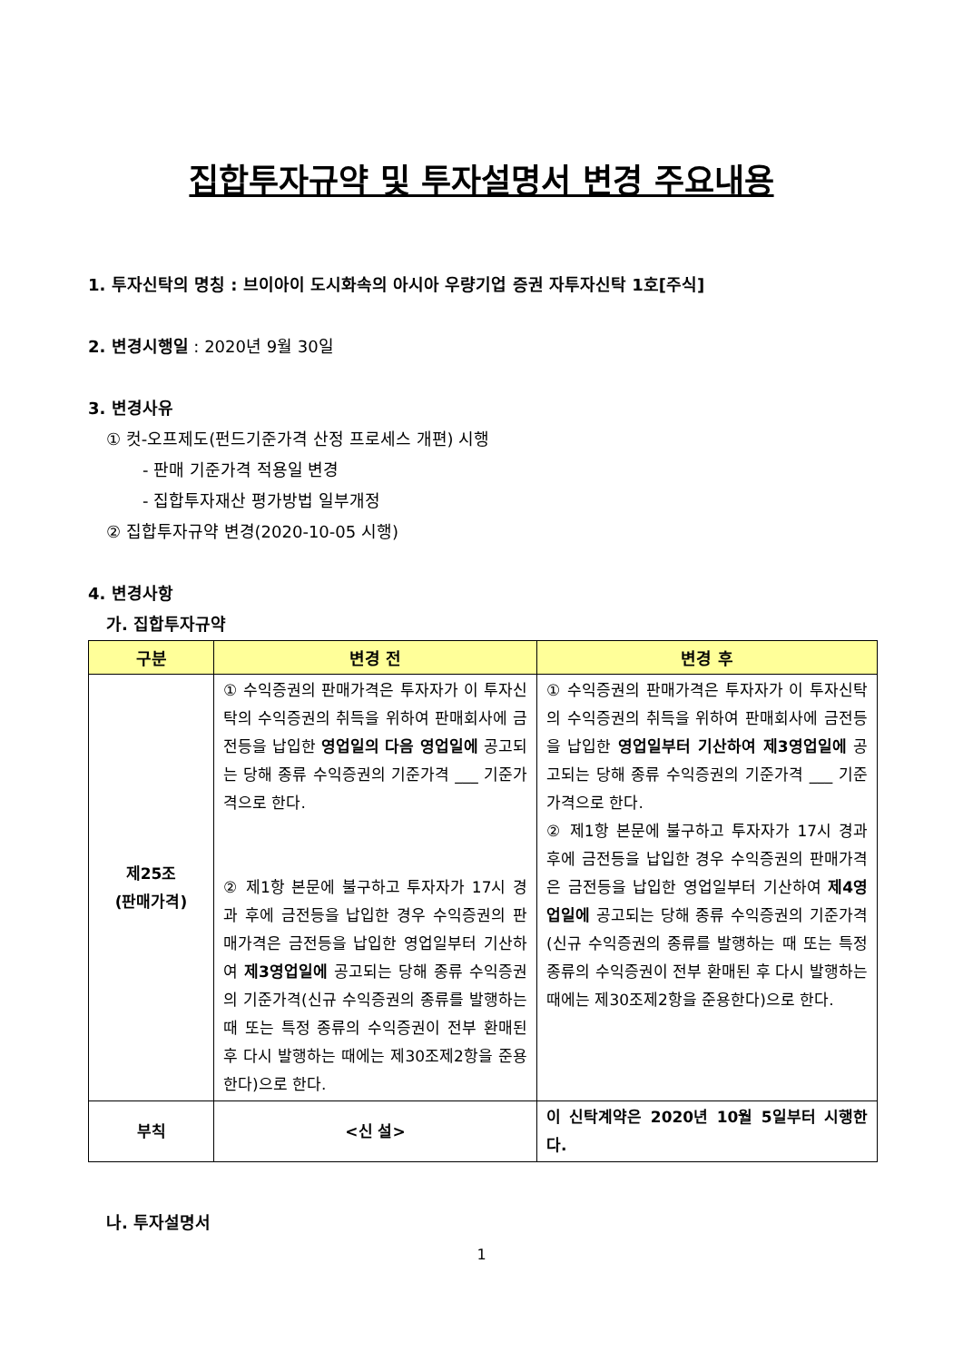집합투자규약 및 투자설명서 변경 주요내용
1. 투자신탁의 명칭 : 브이아이 도시화속의 아시아 우량기업 증권 자투자신탁 1호[주식]
2. 변경시행일 : 2020년 9월 30일
3. 변경사유
① 컷-오프제도(펀드기준가격 산정 프로세스 개편) 시행
- 판매 기준가격 적용일 변경
- 집합투자재산 평가방법 일부개정
② 집합투자규약 변경(2020-10-05 시행)
4. 변경사항
가. 집합투자규약
| 구분 | 변경 전 | 변경 후 |
| --- | --- | --- |
| 제25조 (판매가격) | ① 수익증권의 판매가격은 투자자가 이 투자신탁의 수익증권의 취득을 위하여 판매회사에 금전등을 납입한 영업일의 다음 영업일에 공고되는 당해 종류 수익증권의 기준가격 ___ 기준가격으로 한다. ② 제1항 본문에 불구하고 투자자가 17시 경과 후에 금전등을 납입한 경우 수익증권의 판매가격은 금전등을 납입한 영업일부터 기산하여 제3영업일에 공고되는 당해 종류 수익증권의 기준가격(신규 수익증권의 종류를 발행하는 때 또는 특정 종류의 수익증권이 전부 환매된 후 다시 발행하는 때에는 제30조제2항을 준용한다)으로 한다. | ① 수익증권의 판매가격은 투자자가 이 투자신탁의 수익증권의 취득을 위하여 판매회사에 금전등을 납입한 영업일부터 기산하여 제3영업일에 공고되는 당해 종류 수익증권의 기준가격 ___ 기준가격으로 한다. ② 제1항 본문에 불구하고 투자자가 17시 경과 후에 금전등을 납입한 경우 수익증권의 판매가격은 금전등을 납입한 영업일부터 기산하여 제4영업일에 공고되는 당해 종류 수익증권의 기준가격(신규 수익증권의 종류를 발행하는 때 또는 특정 종류의 수익증권이 전부 환매된 후 다시 발행하는 때에는 제30조제2항을 준용한다)으로 한다. |
| 부칙 | <신 설> | 이 신탁계약은 2020년 10월 5일부터 시행한다. |
나. 투자설명서
1